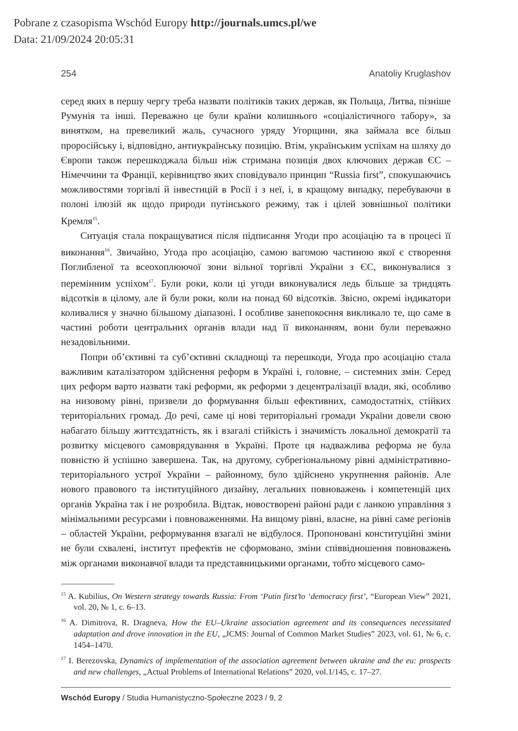Pobrane z czasopisma Wschód Europy http://journals.umcs.pl/we
Data: 21/09/2024 20:05:31
254 Anatoliy Kruglashov
серед яких в першу чергу треба назвати політиків таких держав, як Польща, Литва, пізніше Румунія та інші. Переважно це були країни колишнього «соціалістичного табору», за винятком, на превеликий жаль, сучасного уряду Угорщини, яка займала все більш проросійську і, відповідно, антиукраїнську позицію. Втім, українським успіхам на шляху до Європи також перешкоджала більш ніж стримана позиція двох ключових держав ЄС – Німеччини та Франції, керівництво яких сповідувало принцип “Russia first”, спокушаючись можливостями торгівлі й інвестицій в Росії і з неї, і, в кращому випадку, перебуваючи в полоні ілюзій як щодо природи путінського режиму, так і цілей зовнішньої політики Кремля<sup>15</sup>.
Ситуація стала покращуватися після підписання Угоди про асоціацію та в процесі її виконання<sup>16</sup>. Звичайно, Угода про асоціацію, самою вагомою частиною якої є створення Поглибленої та всеохоплюючої зони вільної торгівлі України з ЄС, виконувалися з перемінним успіхом<sup>17</sup>. Були роки, коли ці угоди виконувалися ледь більше за тридцять відсотків в цілому, але й були роки, коли на понад 60 відсотків. Звісно, окремі індикатори коливалися у значно більшому діапазоні. І особливе занепокоєння викликало те, що саме в частині роботи центральних органів влади над її виконанням, вони були переважно незадовільними.
Попри об’єктивні та суб’єктивні складнощі та перешкоди, Угода про асоціацію стала важливим каталізатором здійснення реформ в Україні і, головне, – системних змін. Серед цих реформ варто назвати такі реформи, як реформи з децентралізації влади, які, особливо на низовому рівні, призвели до формування більш ефективних, самодостатніх, стійких територіальних громад. До речі, саме ці нові територіальні громади України довели свою набагато більшу життєздатність, як і взагалі стійкість і значимість локальної демократії та розвитку місцевого самоврядування в Україні. Проте ця надважлива реформа не була повністю й успішно завершена. Так, на другому, субрегіональному рівні адміністративно-територіального устрої України – районному, було здійснено укрупнення районів. Але нового правового та інституційного дизайну, легальних повноважень і компетенцій цих органів Україна так і не розробила. Відтак, новостворені районі ради є ланкою управління з мінімальними ресурсами і повноваженнями. На вищому рівні, власне, на рівні саме регіонів – областей України, реформування взагалі не відбулося. Пропоновані конституційні зміни не були схвалені, інститут префектів не сформовано, зміни співвідношення повноважень між органами виконавчої влади та представницькими органами, тобто місцевого само-
<sup>15</sup> A. Kubilius, On Western strategy towards Russia: From ‘Putin first’to ‘democracy first’, “European View” 2021, vol. 20, № 1, c. 6–13.
<sup>16</sup> A. Dimitrova, R. Dragneva, How the EU–Ukraine association agreement and its consequences necessitated adaptation and drove innovation in the EU, „JCMS: Journal of Common Market Studies” 2023, vol. 61, № 6, c. 1454–1470.
<sup>17</sup> I. Berezovska, Dynamics of implementation of the association agreement between ukraine and the eu: prospects and new challenges, „Actual Problems of International Relations” 2020, vol.1/145, c. 17–27.
Wschód Europy / Studia Humanistyczno-Społeczne 2023 / 9, 2